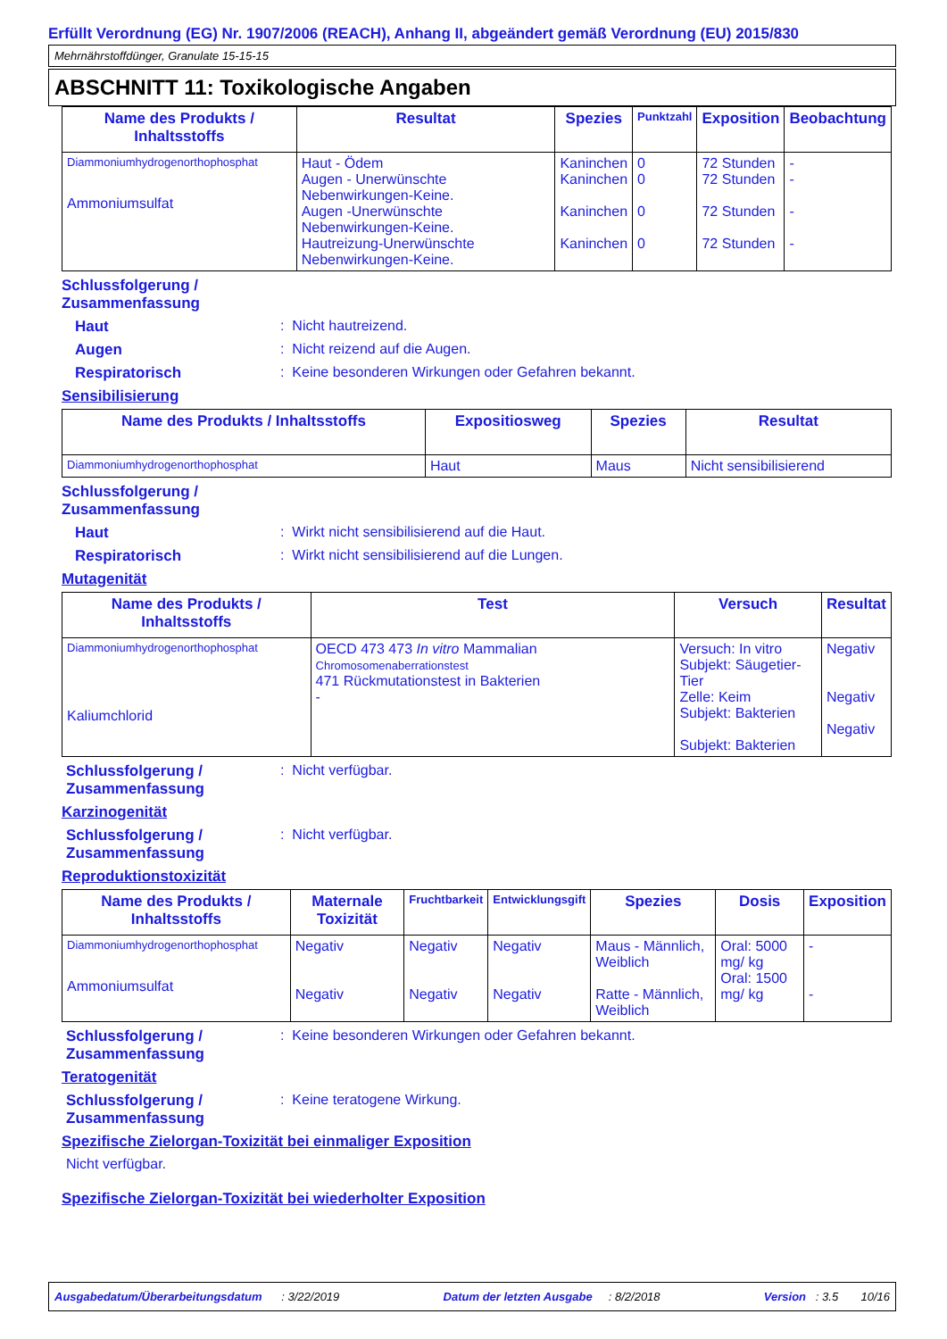Erfüllt Verordnung (EG) Nr. 1907/2006 (REACH), Anhang II, abgeändert gemäß Verordnung (EU) 2015/830
Mehrnährstoffdünger, Granulate 15-15-15
ABSCHNITT 11: Toxikologische Angaben
| Name des Produkts / Inhaltsstoffs | Resultat | Spezies | Punktzahl | Exposition | Beobachtung |
| --- | --- | --- | --- | --- | --- |
| Diammoniumhydrogenorthophosphat Ammoniumsulfat | Haut - Ödem Augen - Unerwünschte Nebenwirkungen-Keine. Augen -Unerwünschte Nebenwirkungen-Keine. Hautreizung-Unerwünschte Nebenwirkungen-Keine. | Kaninchen Kaninchen Kaninchen Kaninchen | 0 0 0 0 | 72 Stunden 72 Stunden 72 Stunden 72 Stunden | - - - - |
Schlussfolgerung /
Zusammenfassung
Haut : Nicht hautreizend.
Augen : Nicht reizend auf die Augen.
Respiratorisch : Keine besonderen Wirkungen oder Gefahren bekannt.
Sensibilisierung
| Name des Produkts / Inhaltsstoffs | Expositiosweg | Spezies | Resultat |
| --- | --- | --- | --- |
| Diammoniumhydrogenorthophosphat | Haut | Maus | Nicht sensibilisierend |
Schlussfolgerung /
Zusammenfassung
Haut : Wirkt nicht sensibilisierend auf die Haut.
Respiratorisch : Wirkt nicht sensibilisierend auf die Lungen.
Mutagenität
| Name des Produkts / Inhaltsstoffs | Test | Versuch | Resultat |
| --- | --- | --- | --- |
| Diammoniumhydrogenorthophosphat Kaliumchlorid | OECD 473 473 In vitro Mammalian Chromosomenaberrationstest 471 Rückmutationstest in Bakterien - | Versuch: In vitro Subjekt: Säugetier-Tier Zelle: Keim Subjekt: Bakterien Subjekt: Bakterien | Negativ Negativ Negativ |
Schlussfolgerung /
Zusammenfassung
: Nicht verfügbar.
Karzinogenität
Schlussfolgerung /
Zusammenfassung
: Nicht verfügbar.
Reproduktionstoxizität
| Name des Produkts / Inhaltsstoffs | Maternale Toxizität | Fruchtbarkeit | Entwicklungsgift | Spezies | Dosis | Exposition |
| --- | --- | --- | --- | --- | --- | --- |
| Diammoniumhydrogenorthophosphat Ammoniumsulfat | Negativ Negativ | Negativ Negativ | Negativ Negativ | Maus - Männlich, Weiblich Ratte - Männlich, Weiblich | Oral: 5000 mg/ kg Oral: 1500 mg/ kg | - - |
Schlussfolgerung /
Zusammenfassung
: Keine besonderen Wirkungen oder Gefahren bekannt.
Teratogenität
Schlussfolgerung /
Zusammenfassung
: Keine teratogene Wirkung.
Spezifische Zielorgan-Toxizität bei einmaliger Exposition
Nicht verfügbar.
Spezifische Zielorgan-Toxizität bei wiederholter Exposition
Ausgabedatum/Überarbeitungsdatum : 3/22/2019 Datum der letzten Ausgabe : 8/2/2018 Version : 3.5 10/16